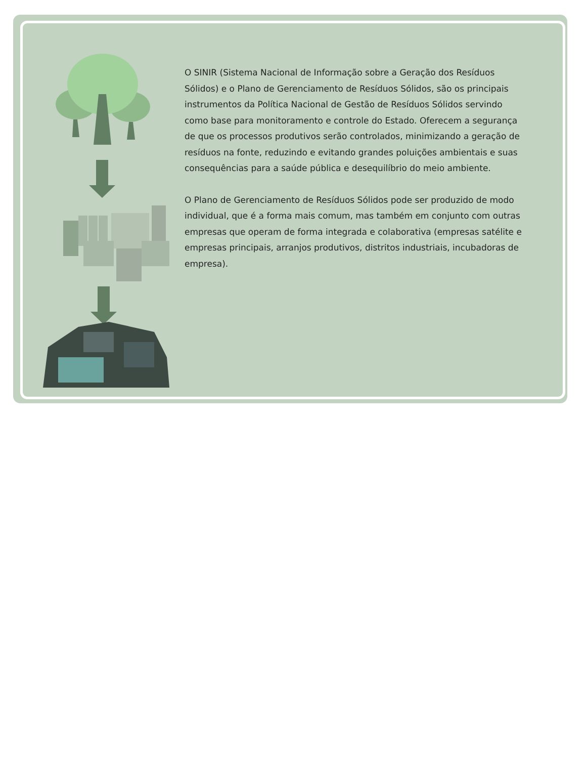O SINIR (Sistema Nacional de Informação sobre a Geração dos Resíduos Sólidos) e o Plano de Gerenciamento de Resíduos Sólidos, são os principais instrumentos da Política Nacional de Gestão de Resíduos Sólidos servindo como base para monitoramento e controle do Estado. Oferecem a segurança de que os processos produtivos serão controlados, minimizando a geração de resíduos na fonte, reduzindo e evitando grandes poluições ambientais e suas consequências para a saúde pública e desequilíbrio do meio ambiente.
O Plano de Gerenciamento de Resíduos Sólidos pode ser produzido de modo individual, que é a forma mais comum, mas também em conjunto com outras empresas que operam de forma integrada e colaborativa (empresas satélite e empresas principais, arranjos produtivos, distritos industriais, incubadoras de empresa).